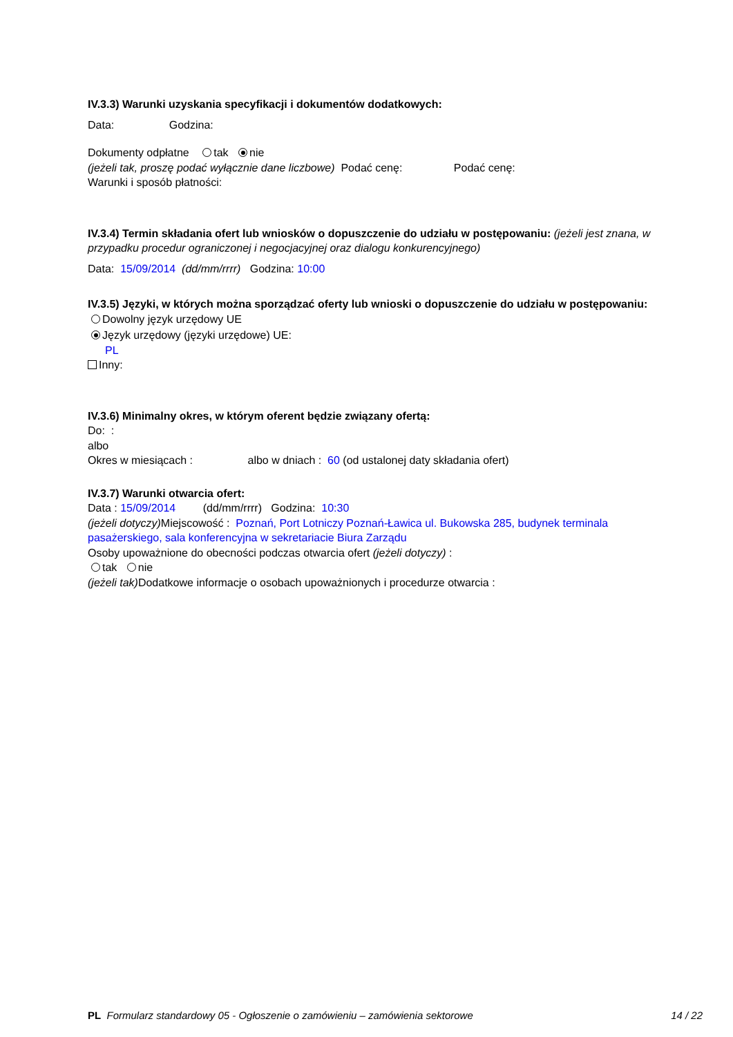IV.3.3) Warunki uzyskania specyfikacji i dokumentów dodatkowych:
Data: Godzina:
Dokumenty odpłatne tak nie
(jeżeli tak, proszę podać wyłącznie dane liczbowe) Podać cenę: Podać cenę:
Warunki i sposób płatności:
IV.3.4) Termin składania ofert lub wniosków o dopuszczenie do udziału w postępowaniu: (jeżeli jest znana, w przypadku procedur ograniczonej i negocjacyjnej oraz dialogu konkurencyjnego)
Data: 15/09/2014 (dd/mm/rrrr) Godzina: 10:00
IV.3.5) Języki, w których można sporządzać oferty lub wnioski o dopuszczenie do udziału w postępowaniu:
Dowolny język urzędowy UE
Język urzędowy (języki urzędowe) UE:
PL
Inny:
IV.3.6) Minimalny okres, w którym oferent będzie związany ofertą:
Do: :
albo
Okres w miesiącach : albo w dniach : 60 (od ustalonej daty składania ofert)
IV.3.7) Warunki otwarcia ofert:
Data : 15/09/2014 (dd/mm/rrrr) Godzina: 10:30
(jeżeli dotyczy) Miejscowość : Poznań, Port Lotniczy Poznań-Ławica ul. Bukowska 285, budynek terminala pasażerskiego, sala konferencyjna w sekretariacie Biura Zarządu
Osoby upoważnione do obecności podczas otwarcia ofert (jeżeli dotyczy) :
tak nie
(jeżeli tak) Dodatkowe informacje o osobach upoważnionych i procedurze otwarcia :
PL Formularz standardowy 05 - Ogłoszenie o zamówieniu – zamówienia sektorowe 14 / 22